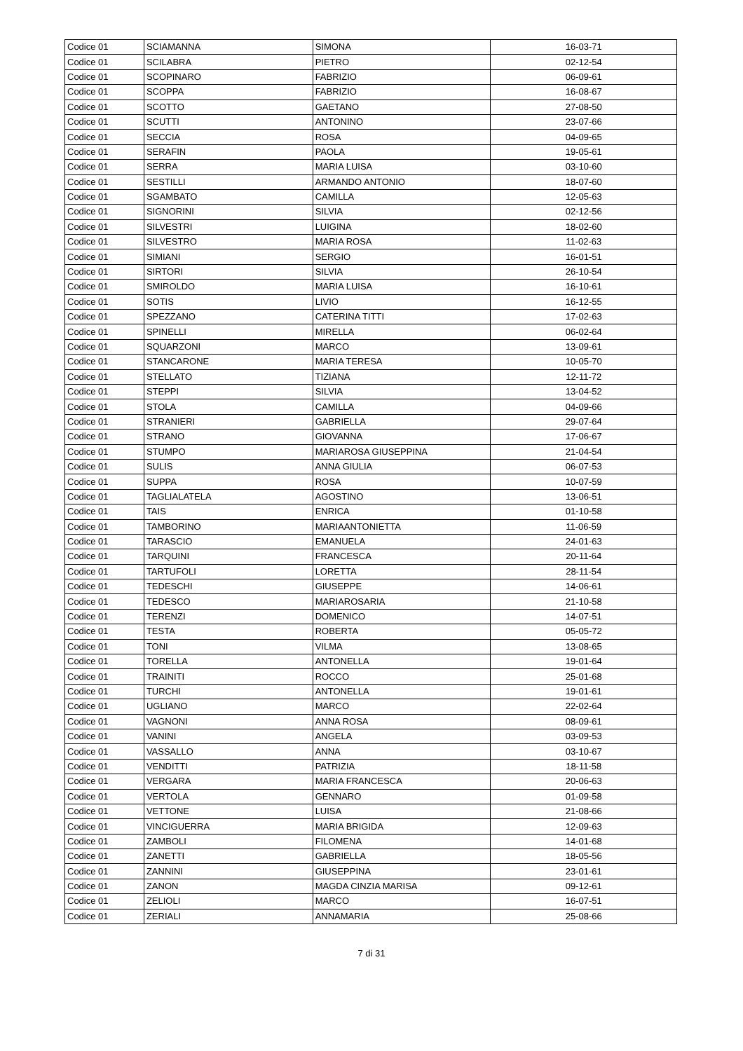| Codice 01 | SCIAMANNA | SIMONA | 16-03-71 |
| Codice 01 | SCILABRA | PIETRO | 02-12-54 |
| Codice 01 | SCOPINARO | FABRIZIO | 06-09-61 |
| Codice 01 | SCOPPA | FABRIZIO | 16-08-67 |
| Codice 01 | SCOTTO | GAETANO | 27-08-50 |
| Codice 01 | SCUTTI | ANTONINO | 23-07-66 |
| Codice 01 | SECCIA | ROSA | 04-09-65 |
| Codice 01 | SERAFIN | PAOLA | 19-05-61 |
| Codice 01 | SERRA | MARIA LUISA | 03-10-60 |
| Codice 01 | SESTILLI | ARMANDO ANTONIO | 18-07-60 |
| Codice 01 | SGAMBATO | CAMILLA | 12-05-63 |
| Codice 01 | SIGNORINI | SILVIA | 02-12-56 |
| Codice 01 | SILVESTRI | LUIGINA | 18-02-60 |
| Codice 01 | SILVESTRO | MARIA ROSA | 11-02-63 |
| Codice 01 | SIMIANI | SERGIO | 16-01-51 |
| Codice 01 | SIRTORI | SILVIA | 26-10-54 |
| Codice 01 | SMIROLDO | MARIA LUISA | 16-10-61 |
| Codice 01 | SOTIS | LIVIO | 16-12-55 |
| Codice 01 | SPEZZANO | CATERINA TITTI | 17-02-63 |
| Codice 01 | SPINELLI | MIRELLA | 06-02-64 |
| Codice 01 | SQUARZONI | MARCO | 13-09-61 |
| Codice 01 | STANCARONE | MARIA TERESA | 10-05-70 |
| Codice 01 | STELLATO | TIZIANA | 12-11-72 |
| Codice 01 | STEPPI | SILVIA | 13-04-52 |
| Codice 01 | STOLA | CAMILLA | 04-09-66 |
| Codice 01 | STRANIERI | GABRIELLA | 29-07-64 |
| Codice 01 | STRANO | GIOVANNA | 17-06-67 |
| Codice 01 | STUMPO | MARIAROSA GIUSEPPINA | 21-04-54 |
| Codice 01 | SULIS | ANNA GIULIA | 06-07-53 |
| Codice 01 | SUPPA | ROSA | 10-07-59 |
| Codice 01 | TAGLIALATELA | AGOSTINO | 13-06-51 |
| Codice 01 | TAIS | ENRICA | 01-10-58 |
| Codice 01 | TAMBORINO | MARIAANTONIETTA | 11-06-59 |
| Codice 01 | TARASCIO | EMANUELA | 24-01-63 |
| Codice 01 | TARQUINI | FRANCESCA | 20-11-64 |
| Codice 01 | TARTUFOLI | LORETTA | 28-11-54 |
| Codice 01 | TEDESCHI | GIUSEPPE | 14-06-61 |
| Codice 01 | TEDESCO | MARIAROSARIA | 21-10-58 |
| Codice 01 | TERENZI | DOMENICO | 14-07-51 |
| Codice 01 | TESTA | ROBERTA | 05-05-72 |
| Codice 01 | TONI | VILMA | 13-08-65 |
| Codice 01 | TORELLA | ANTONELLA | 19-01-64 |
| Codice 01 | TRAINITI | ROCCO | 25-01-68 |
| Codice 01 | TURCHI | ANTONELLA | 19-01-61 |
| Codice 01 | UGLIANO | MARCO | 22-02-64 |
| Codice 01 | VAGNONI | ANNA ROSA | 08-09-61 |
| Codice 01 | VANINI | ANGELA | 03-09-53 |
| Codice 01 | VASSALLO | ANNA | 03-10-67 |
| Codice 01 | VENDITTI | PATRIZIA | 18-11-58 |
| Codice 01 | VERGARA | MARIA FRANCESCA | 20-06-63 |
| Codice 01 | VERTOLA | GENNARO | 01-09-58 |
| Codice 01 | VETTONE | LUISA | 21-08-66 |
| Codice 01 | VINCIGUERRA | MARIA BRIGIDA | 12-09-63 |
| Codice 01 | ZAMBOLI | FILOMENA | 14-01-68 |
| Codice 01 | ZANETTI | GABRIELLA | 18-05-56 |
| Codice 01 | ZANNINI | GIUSEPPINA | 23-01-61 |
| Codice 01 | ZANON | MAGDA CINZIA MARISA | 09-12-61 |
| Codice 01 | ZELIOLI | MARCO | 16-07-51 |
| Codice 01 | ZERIALI | ANNAMARIA | 25-08-66 |
7 di 31